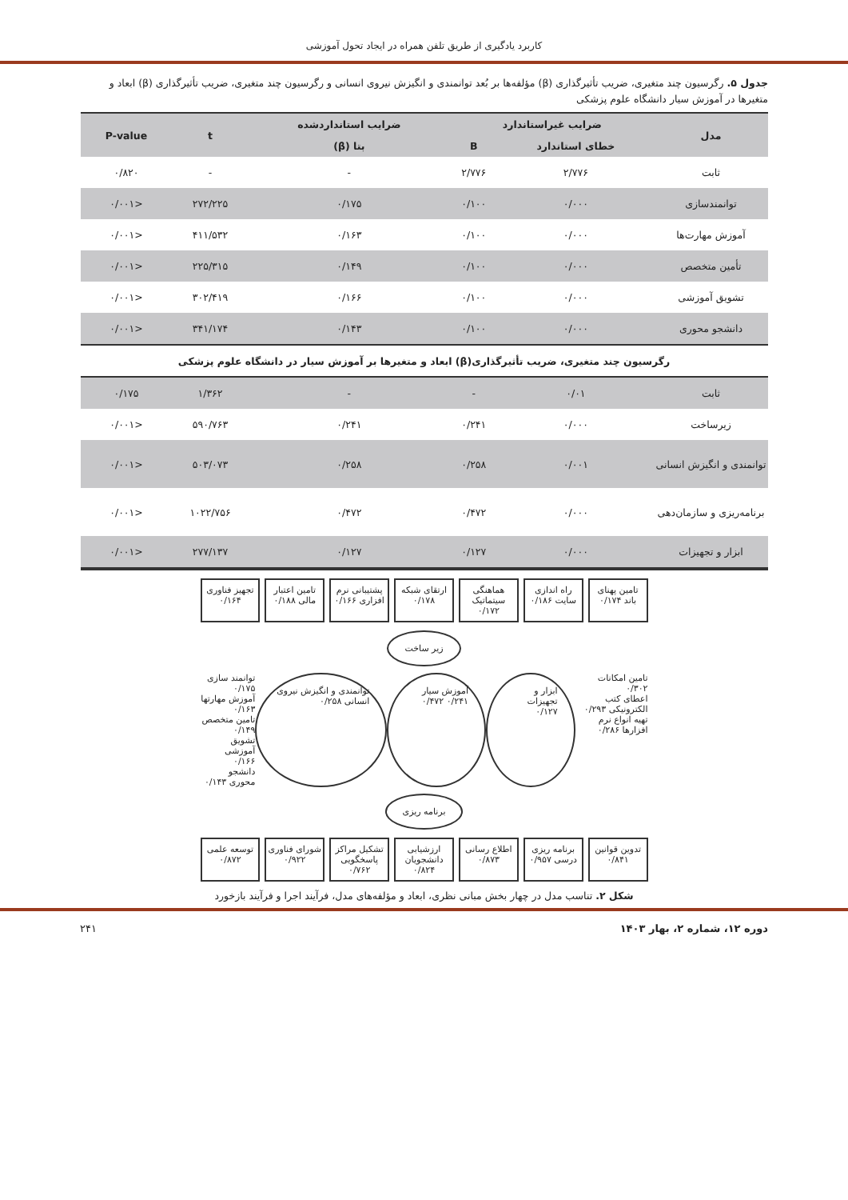کاربرد یادگیری از طریق تلفن همراه در ایجاد تحول آموزشی
جدول ۵. رگرسیون چند متغیری، ضریب تأثیرگذاری (β) مؤلفه‌ها بر بُعد توانمندی و انگیزش نیروی انسانی و رگرسیون چند متغیری، ضریب تأثیرگذاری (β) ابعاد و متغیرها در آموزش سیار دانشگاه علوم پزشکی
| مدل | ضرایب غیراستاندارد | | ضرایب استانداردشده | t | P-value |
| --- | --- | --- | --- | --- | --- |
| | خطای استاندارد | B | بتا (β) | | |
| ثابت | ۲/۷۷۶ | ۲/۷۷۶ | - | - | ۰/۸۲۰ |
| توانمندسازی | ۰/۰۰۰ | ۰/۱۰۰ | ۰/۱۷۵ | ۲۷۲/۲۲۵ | <۰/۰۰۱ |
| آموزش مهارت‌ها | ۰/۰۰۰ | ۰/۱۰۰ | ۰/۱۶۳ | ۴۱۱/۵۳۲ | <۰/۰۰۱ |
| تأمین متخصص | ۰/۰۰۰ | ۰/۱۰۰ | ۰/۱۴۹ | ۲۲۵/۳۱۵ | <۰/۰۰۱ |
| تشویق آموزشی | ۰/۰۰۰ | ۰/۱۰۰ | ۰/۱۶۶ | ۳۰۲/۴۱۹ | <۰/۰۰۱ |
| دانشجو محوری | ۰/۰۰۰ | ۰/۱۰۰ | ۰/۱۴۳ | ۳۴۱/۱۷۴ | <۰/۰۰۱ |
| رگرسیون چند متغیری، ضریب تأثیرگذاری(β) ابعاد و متغیرها بر آموزش سیار در دانشگاه علوم پزشکی | | | | | |
| ثابت | ۰/۰۱ | - | - | ۱/۳۶۲ | ۰/۱۷۵ |
| زیرساخت | ۰/۰۰۰ | ۰/۲۴۱ | ۰/۲۴۱ | ۵۹۰/۷۶۳ | <۰/۰۰۱ |
| توانمندی و انگیزش انسانی | ۰/۰۰۱ | ۰/۲۵۸ | ۰/۲۵۸ | ۵۰۳/۰۷۳ | <۰/۰۰۱ |
| برنامه‌ریزی و سازمان‌دهی | ۰/۰۰۰ | ۰/۴۷۲ | ۰/۴۷۲ | ۱۰۲۲/۷۵۶ | <۰/۰۰۱ |
| ابزار و تجهیزات | ۰/۰۰۰ | ۰/۱۲۷ | ۰/۱۲۷ | ۲۷۷/۱۳۷ | <۰/۰۰۱ |
تامین پهنای باند ۰/۱۷۴
راه اندازی سایت ۰/۱۸۶
هماهنگی سیتماتیک ۰/۱۷۲
ارتقای شبکه ۰/۱۷۸
پشتیبانی نرم افزاری ۰/۱۶۶
تامین اعتبار مالی ۰/۱۸۸
تجهیز فناوری ۰/۱۶۴
زیر ساخت
تامین امکانات ۰/۳۰۲
اعطای کتب الکترونیکی ۰/۲۹۳
تهیه انواع نرم افزارها ۰/۲۸۶
ابزار و تجهیزات ۰/۱۲۷ آموزش سیار ۰/۲۴۱ ۰/۴۷۲ توانمندی و انگیزش نیروی انسانی ۰/۲۵۸
توانمند سازی ۰/۱۷۵
آموزش مهارتها ۰/۱۶۳
تامین متخصص ۰/۱۴۹
تشویق آموزشی ۰/۱۶۶
دانشجو محوری ۰/۱۴۳
برنامه ریزی
تدوین قوانین ۰/۸۴۱
برنامه ریزی درسی ۰/۹۵۷
اطلاع رسانی ۰/۸۷۳
ارزشیابی دانشجویان ۰/۸۲۴
تشکیل مراکز پاسخگویی ۰/۷۶۲
شورای فناوری ۰/۹۲۲
توسعه علمی ۰/۸۷۲
شکل ۲. تناسب مدل در چهار بخش مبانی نظری، ابعاد و مؤلفه‌های مدل، فرآیند اجرا و فرآیند بازخورد
دوره ۱۲، شماره ۲، بهار ۱۴۰۳ ۲۴۱